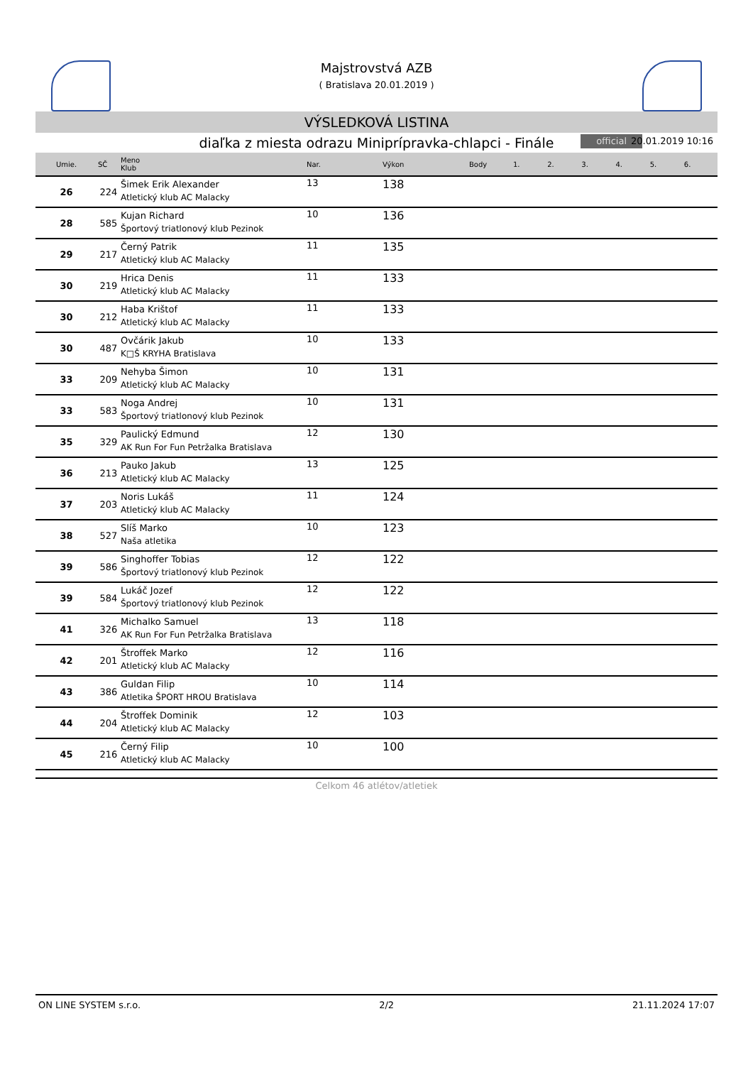Majstrovstvá AZB
( Bratislava 20.01.2019 )
VÝSLEDKOVÁ LISTINA
diaľka z miesta odrazu Miniprípravka-chlapci - Finále official 20.01.2019 10:16
| Umie. | SČ | Meno Klub | Nar. | Výkon | Body | 1. | 2. | 3. | 4. | 5. | 6. |
| --- | --- | --- | --- | --- | --- | --- | --- | --- | --- | --- | --- |
| 26 | 224 | Šimek Erik Alexander Atletický klub AC Malacky | 13 | 138 | | | | | | | |
| 28 | 585 | Kujan Richard Športový triatlonový klub Pezinok | 10 | 136 | | | | | | | |
| 29 | 217 | Černý Patrik Atletický klub AC Malacky | 11 | 135 | | | | | | | |
| 30 | 219 | Hrica Denis Atletický klub AC Malacky | 11 | 133 | | | | | | | |
| 30 | 212 | Haba Krištof Atletický klub AC Malacky | 11 | 133 | | | | | | | |
| 30 | 487 | Ovčárik Jakub K□Š KRYHA Bratislava | 10 | 133 | | | | | | | |
| 33 | 209 | Nehyba Šimon Atletický klub AC Malacky | 10 | 131 | | | | | | | |
| 33 | 583 | Noga Andrej Športový triatlonový klub Pezinok | 10 | 131 | | | | | | | |
| 35 | 329 | Paulický Edmund AK Run For Fun Petržalka Bratislava | 12 | 130 | | | | | | | |
| 36 | 213 | Pauko Jakub Atletický klub AC Malacky | 13 | 125 | | | | | | | |
| 37 | 203 | Noris Lukáš Atletický klub AC Malacky | 11 | 124 | | | | | | | |
| 38 | 527 | Slíš Marko Naša atletika | 10 | 123 | | | | | | | |
| 39 | 586 | Singhoffer Tobias Športový triatlonový klub Pezinok | 12 | 122 | | | | | | | |
| 39 | 584 | Lukáč Jozef Športový triatlonový klub Pezinok | 12 | 122 | | | | | | | |
| 41 | 326 | Michalko Samuel AK Run For Fun Petržalka Bratislava | 13 | 118 | | | | | | | |
| 42 | 201 | Štroffek Marko Atletický klub AC Malacky | 12 | 116 | | | | | | | |
| 43 | 386 | Guldan Filip Atletika ŠPORT HROU Bratislava | 10 | 114 | | | | | | | |
| 44 | 204 | Štroffek Dominik Atletický klub AC Malacky | 12 | 103 | | | | | | | |
| 45 | 216 | Černý Filip Atletický klub AC Malacky | 10 | 100 | | | | | | | |
Celkom 46 atlétov/atletiek
ON LINE SYSTEM s.r.o. 2/2 21.11.2024 17:07